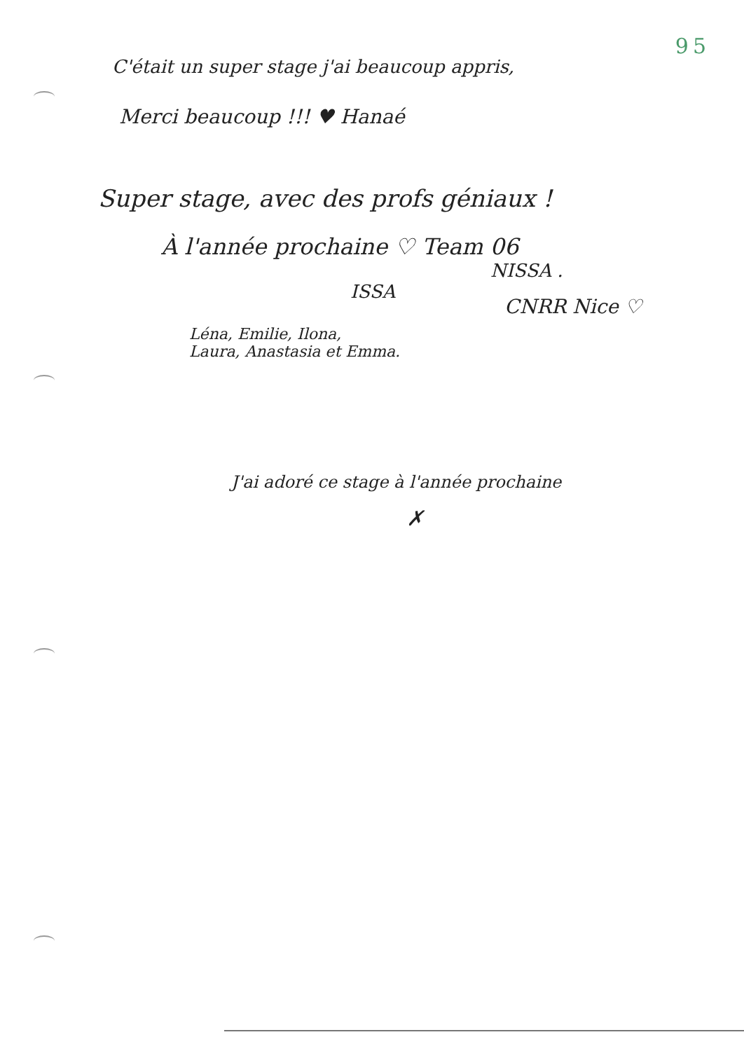95
C'était un super stage j'ai beaucoup appris,
Merci beaucoup !!! ♥ Hanaé
Super stage, avec des profs géniaux !
À l'année prochaine ♡ Team 06
NISSA .
ISSA
CNRR Nice ♡
Léna, Emilie, Ilona,
Laura, Anastasia et Emma.
J'ai adoré ce stage à l'année prochaine
✗